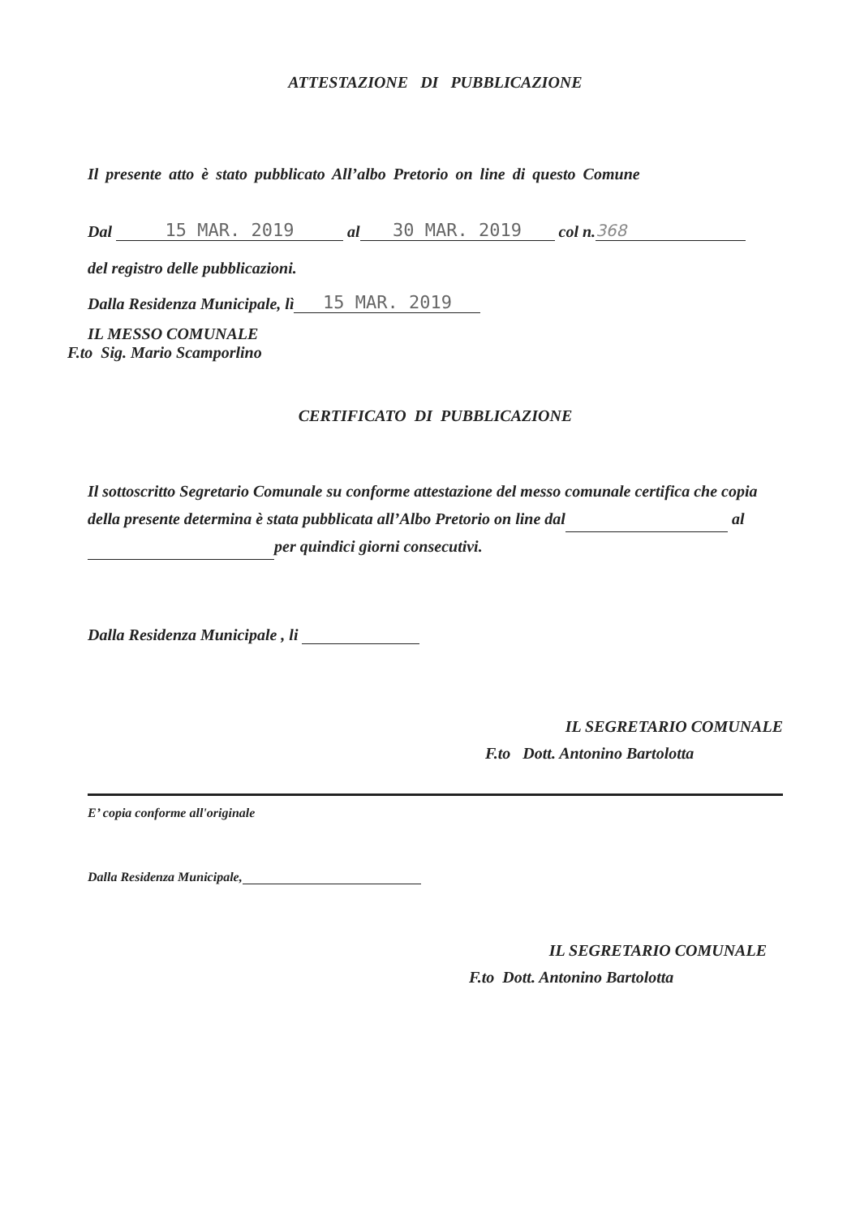ATTESTAZIONE DI PUBBLICAZIONE
Il presente atto è stato pubblicato All’albo Pretorio on line di questo Comune
Dal 15 MAR. 2019 al 30 MAR. 2019 col n. 368
del registro delle pubblicazioni.
Dalla Residenza Municipale, lì 15 MAR. 2019
IL MESSO COMUNALE
F.to Sig. Mario Scamporlino
CERTIFICATO DI PUBBLICAZIONE
Il sottoscritto Segretario Comunale su conforme attestazione del messo comunale certifica che copia della presente determina è stata pubblicata all’Albo Pretorio on line dal al per quindici giorni consecutivi.
Dalla Residenza Municipale , li
IL SEGRETARIO COMUNALE
F.to Dott. Antonino Bartolotta
E’ copia conforme all'originale
Dalla Residenza Municipale,
IL SEGRETARIO COMUNALE
F.to Dott. Antonino Bartolotta